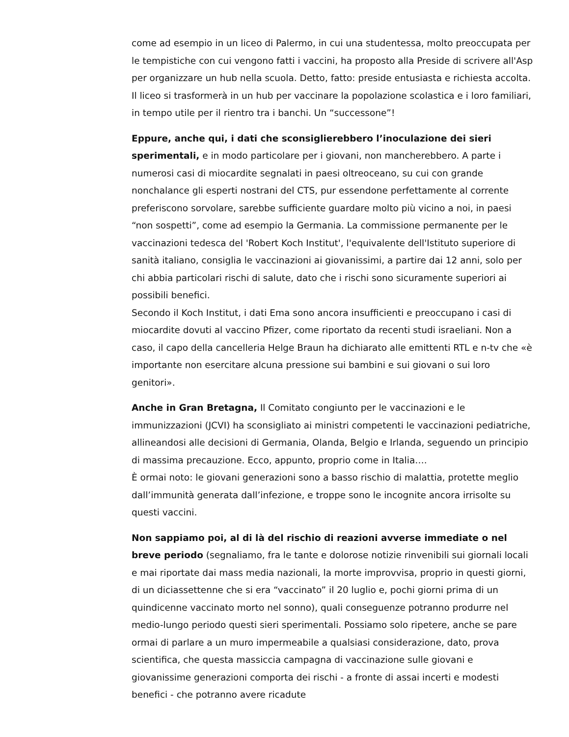come ad esempio in un liceo di Palermo, in cui una studentessa, molto preoccupata per le tempistiche con cui vengono fatti i vaccini, ha proposto alla Preside di scrivere all'Asp per organizzare un hub nella scuola. Detto, fatto: preside entusiasta e richiesta accolta. Il liceo si trasformerà in un hub per vaccinare la popolazione scolastica e i loro familiari, in tempo utile per il rientro tra i banchi. Un “successone”!
Eppure, anche qui, i dati che sconsiglierebbero l’inoculazione dei sieri sperimentali, e in modo particolare per i giovani, non mancherebbero. A parte i numerosi casi di miocardite segnalati in paesi oltreoceano, su cui con grande nonchalance gli esperti nostrani del CTS, pur essendone perfettamente al corrente preferiscono sorvolare, sarebbe sufficiente guardare molto più vicino a noi, in paesi “non sospetti”, come ad esempio la Germania. La commissione permanente per le vaccinazioni tedesca del 'Robert Koch Institut', l'equivalente dell'Istituto superiore di sanità italiano, consiglia le vaccinazioni ai giovanissimi, a partire dai 12 anni, solo per chi abbia particolari rischi di salute, dato che i rischi sono sicuramente superiori ai possibili benefici.
Secondo il Koch Institut, i dati Ema sono ancora insufficienti e preoccupano i casi di miocardite dovuti al vaccino Pfizer, come riportato da recenti studi israeliani. Non a caso, il capo della cancelleria Helge Braun ha dichiarato alle emittenti RTL e n-tv che «è importante non esercitare alcuna pressione sui bambini e sui giovani o sui loro genitori».
Anche in Gran Bretagna, Il Comitato congiunto per le vaccinazioni e le immunizzazioni (JCVI) ha sconsigliato ai ministri competenti le vaccinazioni pediatriche, allineandosi alle decisioni di Germania, Olanda, Belgio e Irlanda, seguendo un principio di massima precauzione. Ecco, appunto, proprio come in Italia….
È ormai noto: le giovani generazioni sono a basso rischio di malattia, protette meglio dall’immunità generata dall’infezione, e troppe sono le incognite ancora irrisolte su questi vaccini.
Non sappiamo poi, al di là del rischio di reazioni avverse immediate o nel breve periodo (segnaliamo, fra le tante e dolorose notizie rinvenibili sui giornali locali e mai riportate dai mass media nazionali, la morte improvvisa, proprio in questi giorni, di un diciassettenne che si era “vaccinato” il 20 luglio e, pochi giorni prima di un quindicenne vaccinato morto nel sonno), quali conseguenze potranno produrre nel medio-lungo periodo questi sieri sperimentali. Possiamo solo ripetere, anche se pare ormai di parlare a un muro impermeabile a qualsiasi considerazione, dato, prova scientifica, che questa massiccia campagna di vaccinazione sulle giovani e giovanissime generazioni comporta dei rischi - a fronte di assai incerti e modesti benefici - che potranno avere ricadute